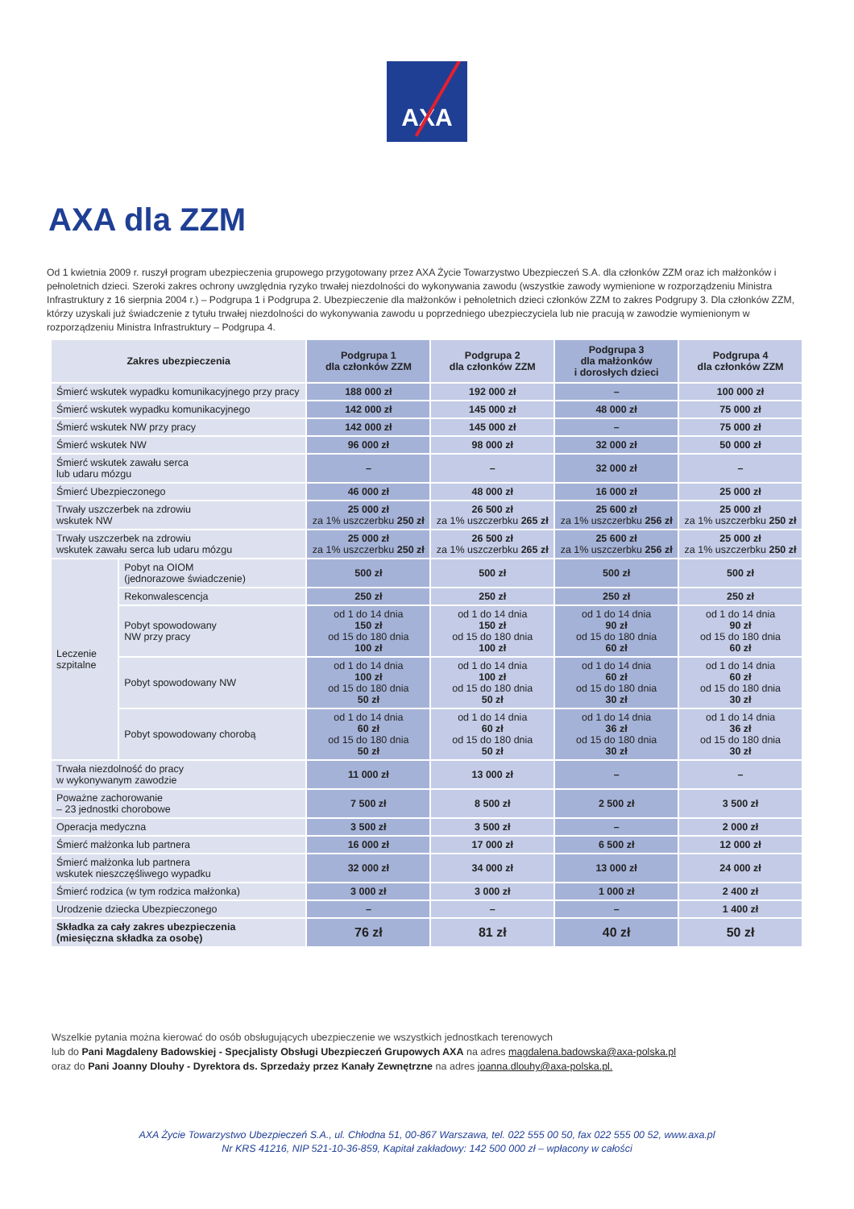AXA
AXA dla ZZM
Od 1 kwietnia 2009 r. ruszył program ubezpieczenia grupowego przygotowany przez AXA Życie Towarzystwo Ubezpieczeń S.A. dla członków ZZM oraz ich małżonków i pełnoletnich dzieci. Szeroki zakres ochrony uwzględnia ryzyko trwałej niezdolności do wykonywania zawodu (wszystkie zawody wymienione w rozporządzeniu Ministra Infrastruktury z 16 sierpnia 2004 r.) – Podgrupa 1 i Podgrupa 2. Ubezpieczenie dla małżonków i pełnoletnich dzieci członków ZZM to zakres Podgrupy 3. Dla członków ZZM, którzy uzyskali już świadczenie z tytułu trwałej niezdolności do wykonywania zawodu u poprzedniego ubezpieczyciela lub nie pracują w zawodzie wymienionym w rozporządzeniu Ministra Infrastruktury – Podgrupa 4.
| Zakres ubezpieczenia | | Podgrupa 1 dla członków ZZM | Podgrupa 2 dla członków ZZM | Podgrupa 3 dla małżonków i dorosłych dzieci | Podgrupa 4 dla członków ZZM |
| --- | --- | --- | --- | --- | --- |
| Śmierć wskutek wypadku komunikacyjnego przy pracy | | 188 000 zł | 192 000 zł | – | 100 000 zł |
| Śmierć wskutek wypadku komunikacyjnego | | 142 000 zł | 145 000 zł | 48 000 zł | 75 000 zł |
| Śmierć wskutek NW przy pracy | | 142 000 zł | 145 000 zł | – | 75 000 zł |
| Śmierć wskutek NW | | 96 000 zł | 98 000 zł | 32 000 zł | 50 000 zł |
| Śmierć wskutek zawału serca lub udaru mózgu | | – | – | 32 000 zł | – |
| Śmierć Ubezpieczonego | | 46 000 zł | 48 000 zł | 16 000 zł | 25 000 zł |
| Trwały uszczerbek na zdrowiu wskutek NW | | 25 000 zł za 1% uszczerbku 250 zł | 26 500 zł za 1% uszczerbku 265 zł | 25 600 zł za 1% uszczerbku 256 zł | 25 000 zł za 1% uszczerbku 250 zł |
| Trwały uszczerbek na zdrowiu wskutek zawału serca lub udaru mózgu | | 25 000 zł za 1% uszczerbku 250 zł | 26 500 zł za 1% uszczerbku 265 zł | 25 600 zł za 1% uszczerbku 256 zł | 25 000 zł za 1% uszczerbku 250 zł |
| Leczenie szpitalne | Pobyt na OIOM (jednorazowe świadczenie) | 500 zł | 500 zł | 500 zł | 500 zł |
| | Rekonwalescencja | 250 zł | 250 zł | 250 zł | 250 zł |
| | Pobyt spowodowany NW przy pracy | od 1 do 14 dnia 150 zł od 15 do 180 dnia 100 zł | od 1 do 14 dnia 150 zł od 15 do 180 dnia 100 zł | od 1 do 14 dnia 90 zł od 15 do 180 dnia 60 zł | od 1 do 14 dnia 90 zł od 15 do 180 dnia 60 zł |
| | Pobyt spowodowany NW | od 1 do 14 dnia 100 zł od 15 do 180 dnia 50 zł | od 1 do 14 dnia 100 zł od 15 do 180 dnia 50 zł | od 1 do 14 dnia 60 zł od 15 do 180 dnia 30 zł | od 1 do 14 dnia 60 zł od 15 do 180 dnia 30 zł |
| | Pobyt spowodowany chorobą | od 1 do 14 dnia 60 zł od 15 do 180 dnia 50 zł | od 1 do 14 dnia 60 zł od 15 do 180 dnia 50 zł | od 1 do 14 dnia 36 zł od 15 do 180 dnia 30 zł | od 1 do 14 dnia 36 zł od 15 do 180 dnia 30 zł |
| Trwała niezdolność do pracy w wykonywanym zawodzie | | 11 000 zł | 13 000 zł | – | – |
| Poważne zachorowanie – 23 jednostki chorobowe | | 7 500 zł | 8 500 zł | 2 500 zł | 3 500 zł |
| Operacja medyczna | | 3 500 zł | 3 500 zł | – | 2 000 zł |
| Śmierć małżonka lub partnera | | 16 000 zł | 17 000 zł | 6 500 zł | 12 000 zł |
| Śmierć małżonka lub partnera wskutek nieszczęśliwego wypadku | | 32 000 zł | 34 000 zł | 13 000 zł | 24 000 zł |
| Śmierć rodzica (w tym rodzica małżonka) | | 3 000 zł | 3 000 zł | 1 000 zł | 2 400 zł |
| Urodzenie dziecka Ubezpieczonego | | – | – | – | 1 400 zł |
| Składka za cały zakres ubezpieczenia (miesięczna składka za osobę) | | 76 zł | 81 zł | 40 zł | 50 zł |
Wszelkie pytania można kierować do osób obsługujących ubezpieczenie we wszystkich jednostkach terenowych
lub do Pani Magdaleny Badowskiej - Specjalisty Obsługi Ubezpieczeń Grupowych AXA na adres magdalena.badowska@axa-polska.pl
oraz do Pani Joanny Dlouhy - Dyrektora ds. Sprzedaży przez Kanały Zewnętrzne na adres joanna.dlouhy@axa-polska.pl.
AXA Życie Towarzystwo Ubezpieczeń S.A., ul. Chłodna 51, 00-867 Warszawa, tel. 022 555 00 50, fax 022 555 00 52, www.axa.pl
Nr KRS 41216, NIP 521-10-36-859, Kapitał zakładowy: 142 500 000 zł – wpłacony w całości